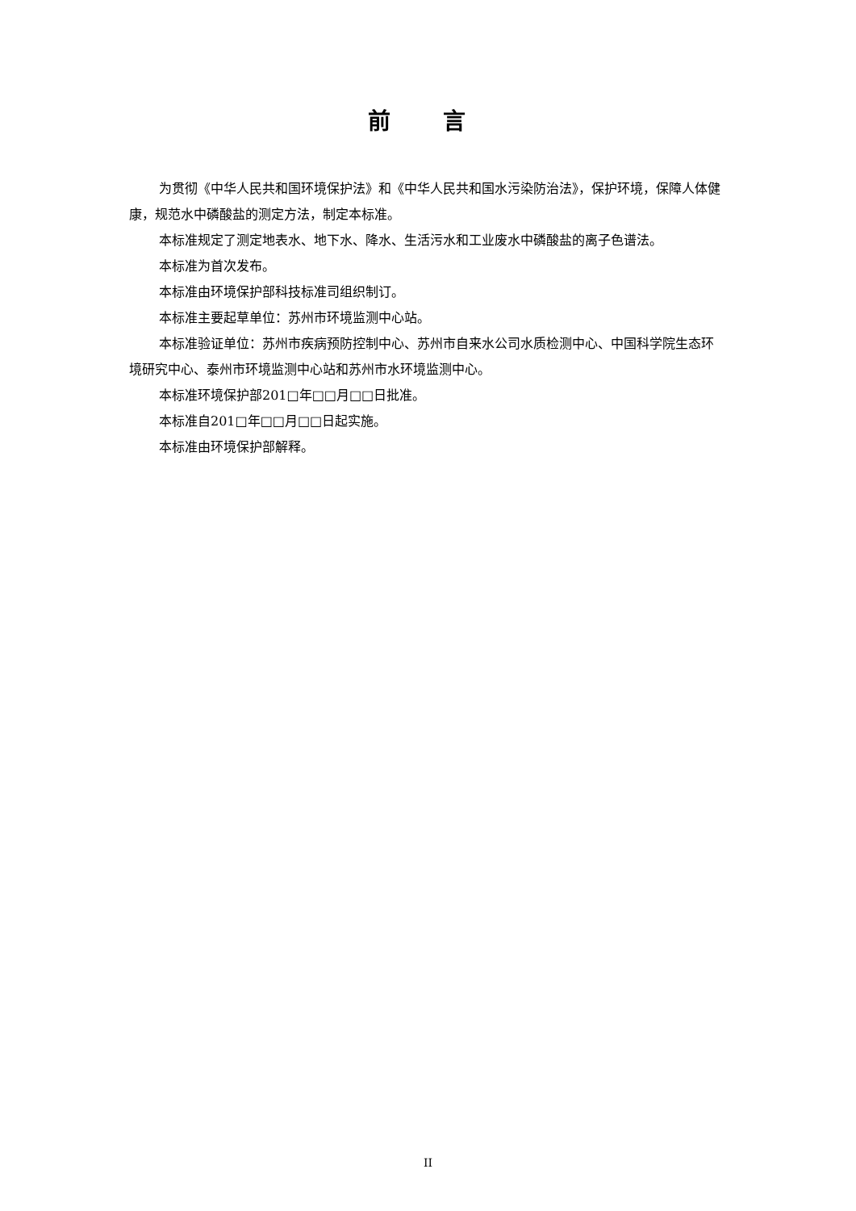前 言
为贯彻《中华人民共和国环境保护法》和《中华人民共和国水污染防治法》，保护环境，保障人体健康，规范水中磷酸盐的测定方法，制定本标准。
本标准规定了测定地表水、地下水、降水、生活污水和工业废水中磷酸盐的离子色谱法。
本标准为首次发布。
本标准由环境保护部科技标准司组织制订。
本标准主要起草单位：苏州市环境监测中心站。
本标准验证单位：苏州市疾病预防控制中心、苏州市自来水公司水质检测中心、中国科学院生态环境研究中心、泰州市环境监测中心站和苏州市水环境监测中心。
本标准环境保护部201□年□□月□□日批准。
本标准自201□年□□月□□日起实施。
本标准由环境保护部解释。
II